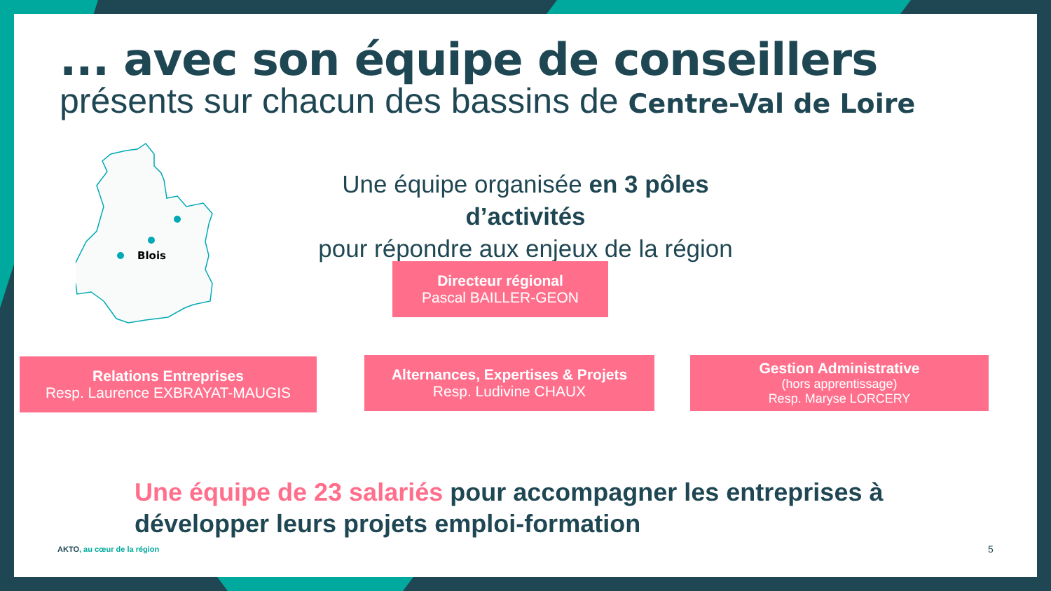... avec son équipe de conseillers
présents sur chacun des bassins de Centre-Val de Loire
Blois
Une équipe organisée en 3 pôles d’activités
pour répondre aux enjeux de la région
Directeur régional
Pascal BAILLER-GEON
Relations Entreprises
Resp. Laurence EXBRAYAT-MAUGIS
Alternances, Expertises & Projets
Resp. Ludivine CHAUX
Gestion Administrative
(hors apprentissage)
Resp. Maryse LORCERY
Une équipe de 23 salariés pour accompagner les entreprises à
développer leurs projets emploi-formation
AKTO, au cœur de la région 5